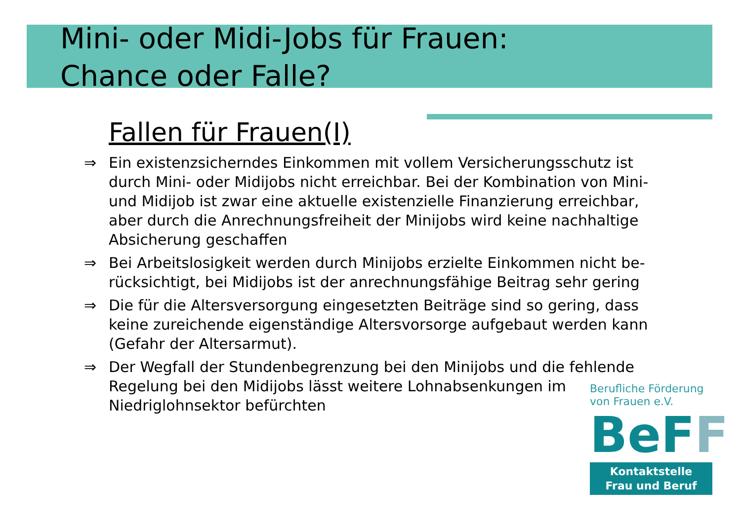Mini- oder Midi-Jobs für Frauen:
Chance oder Falle?
Fallen für Frauen(I)
⇒ Ein existenzsicherndes Einkommen mit vollem Versicherungsschutz ist durch Mini- oder Midijobs nicht erreichbar. Bei der Kombination von Mini- und Midijob ist zwar eine aktuelle existenzielle Finanzierung erreichbar, aber durch die Anrechnungsfreiheit der Minijobs wird keine nachhaltige Absicherung geschaffen
⇒ Bei Arbeitslosigkeit werden durch Minijobs erzielte Einkommen nicht be-rücksichtigt, bei Midijobs ist der anrechnungsfähige Beitrag sehr gering
⇒ Die für die Altersversorgung eingesetzten Beiträge sind so gering, dass keine zureichende eigenständige Altersvorsorge aufgebaut werden kann (Gefahr der Altersarmut).
⇒ Der Wegfall der Stundenbegrenzung bei den Minijobs und die fehlende Regelung bei den Midijobs lässt weitere Lohnabsenkungen im Niedriglohnsektor befürchten
Berufliche Förderung von Frauen e.V.
BeFF
Kontaktstelle
Frau und Beruf